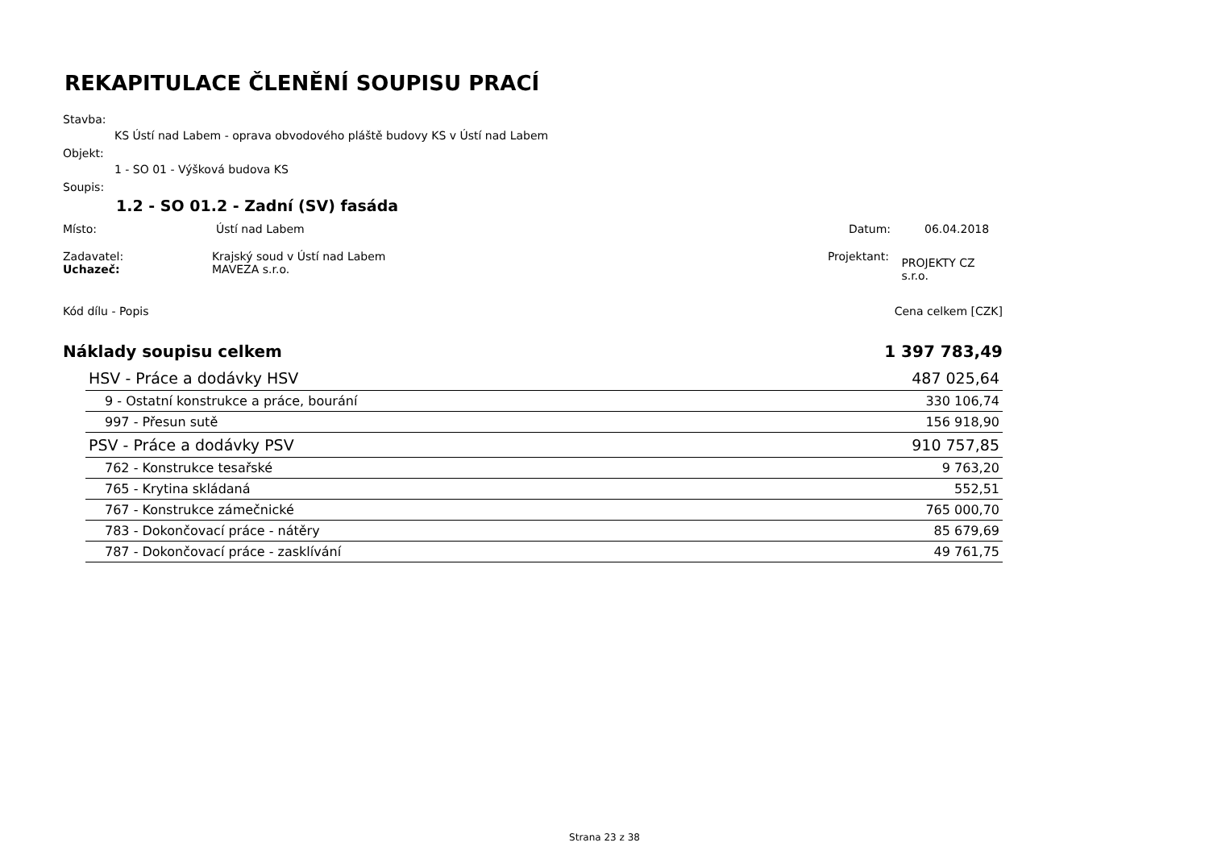REKAPITULACE ČLENĚNÍ SOUPISU PRACÍ
Stavba:
KS Ústí nad Labem - oprava obvodového pláště budovy KS v Ústí nad Labem
Objekt:
1 - SO 01 - Výšková budova KS
Soupis:
1.2 - SO 01.2 - Zadní (SV) fasáda
Místo: Ústí nad Labem Datum: 06.04.2018
Zadavatel:
Uchazeč:
Krajský soud v Ústí nad Labem
MAVEZA s.r.o.
Projektant:
PROJEKTY CZ s.r.o.
Kód dílu - Popis Cena celkem [CZK]
Náklady soupisu celkem 1 397 783,49
| HSV - Práce a dodávky HSV | 487 025,64 |
| 9 - Ostatní konstrukce a práce, bourání | 330 106,74 |
| 997 - Přesun sutě | 156 918,90 |
| PSV - Práce a dodávky PSV | 910 757,85 |
| 762 - Konstrukce tesařské | 9 763,20 |
| 765 - Krytina skládaná | 552,51 |
| 767 - Konstrukce zámečnické | 765 000,70 |
| 783 - Dokončovací práce - nátěry | 85 679,69 |
| 787 - Dokončovací práce - zasklívání | 49 761,75 |
Strana 23 z 38